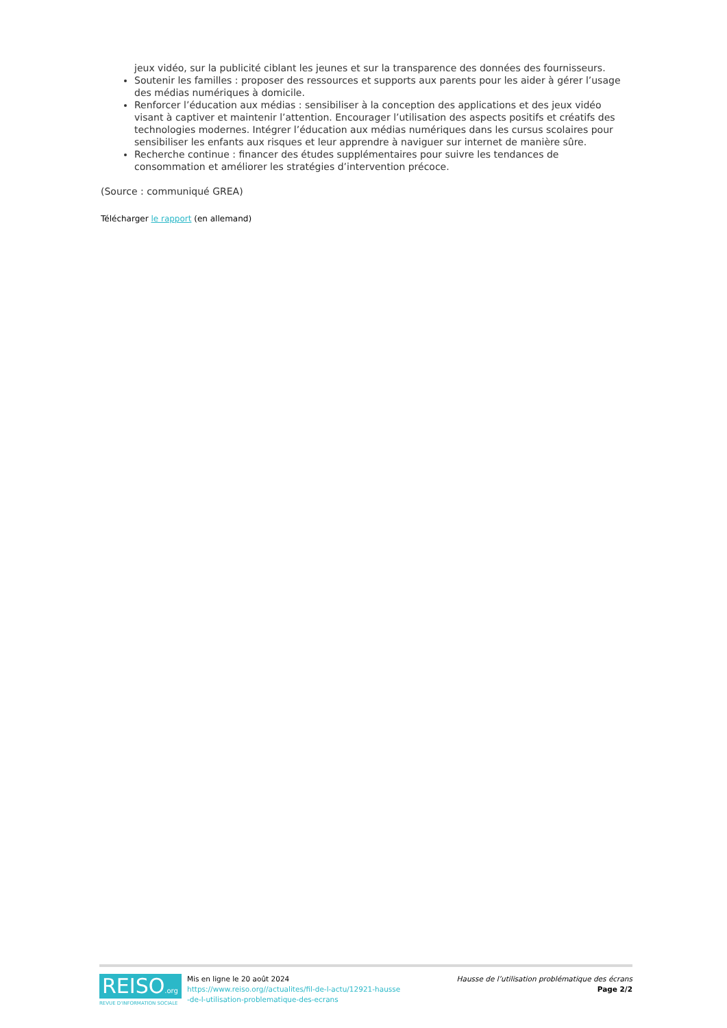jeux vidéo, sur la publicité ciblant les jeunes et sur la transparence des données des fournisseurs.
Soutenir les familles : proposer des ressources et supports aux parents pour les aider à gérer l’usage des médias numériques à domicile.
Renforcer l’éducation aux médias : sensibiliser à la conception des applications et des jeux vidéo visant à captiver et maintenir l’attention. Encourager l’utilisation des aspects positifs et créatifs des technologies modernes. Intégrer l’éducation aux médias numériques dans les cursus scolaires pour sensibiliser les enfants aux risques et leur apprendre à naviguer sur internet de manière sûre.
Recherche continue : financer des études supplémentaires pour suivre les tendances de consommation et améliorer les stratégies d’intervention précoce.
(Source : communiqué GREA)
Télécharger le rapport (en allemand)
REISO.org
REVUE D'INFORMATION SOCIALE
Mis en ligne le 20 août 2024
https://www.reiso.org//actualites/fil-de-l-actu/12921-hausse
-de-l-utilisation-problematique-des-ecrans
Hausse de l’utilisation problématique des écrans
Page 2/2